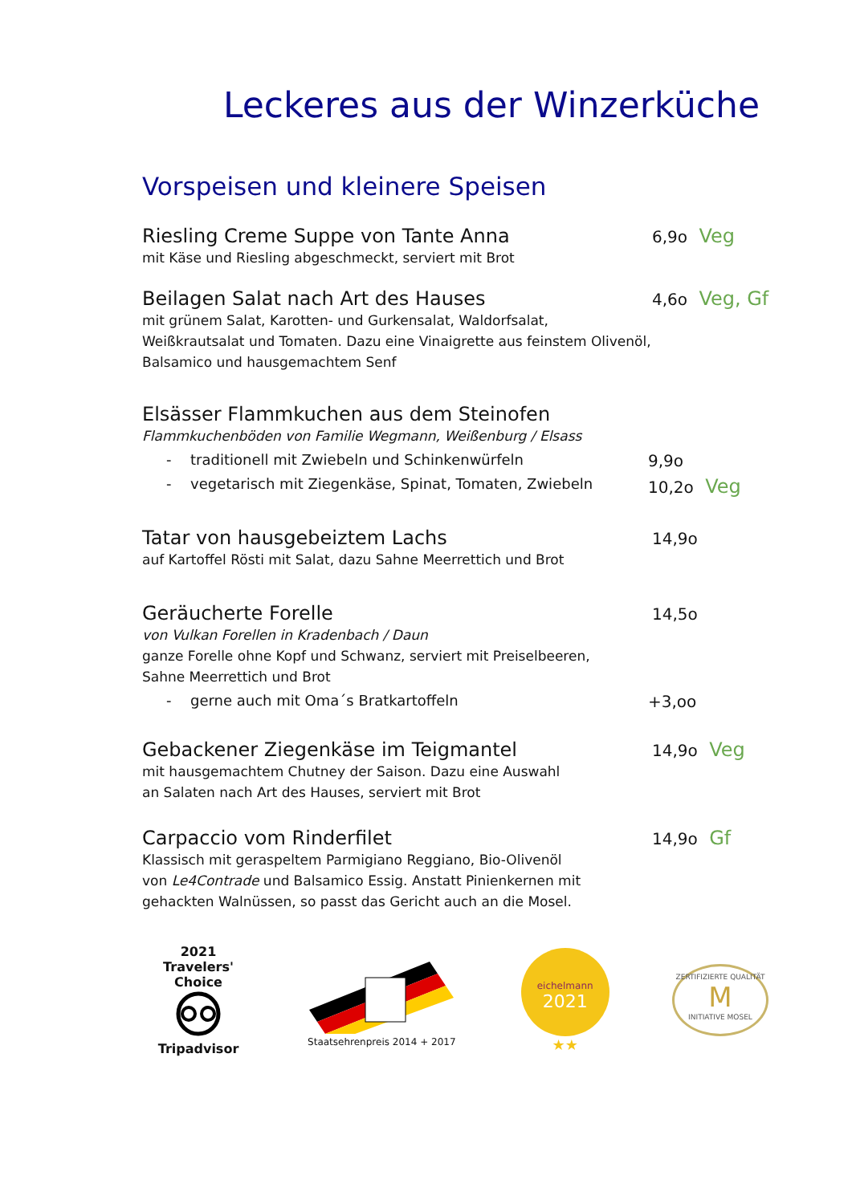Leckeres aus der Winzerküche
Vorspeisen und kleinere Speisen
Riesling Creme Suppe von Tante Anna
6,9o Veg
mit Käse und Riesling abgeschmeckt, serviert mit Brot
Beilagen Salat nach Art des Hauses
4,6o Veg, Gf
mit grünem Salat, Karotten- und Gurkensalat, Waldorfsalat,
Weißkrautsalat und Tomaten. Dazu eine Vinaigrette aus feinstem Olivenöl,
Balsamico und hausgemachtem Senf
Elsässer Flammkuchen aus dem Steinofen
Flammkuchenböden von Familie Wegmann, Weißenburg / Elsass
- traditionell mit Zwiebeln und Schinkenwürfeln 9,9o
- vegetarisch mit Ziegenkäse, Spinat, Tomaten, Zwiebeln 10,2o Veg
Tatar von hausgebeiztem Lachs
14,9o
auf Kartoffel Rösti mit Salat, dazu Sahne Meerrettich und Brot
Geräucherte Forelle
14,5o
von Vulkan Forellen in Kradenbach / Daun
ganze Forelle ohne Kopf und Schwanz, serviert mit Preiselbeeren,
Sahne Meerrettich und Brot
- gerne auch mit Oma´s Bratkartoffeln +3,oo
Gebackener Ziegenkäse im Teigmantel
14,9o Veg
mit hausgemachtem Chutney der Saison. Dazu eine Auswahl
an Salaten nach Art des Hauses, serviert mit Brot
Carpaccio vom Rinderfilet
14,9o Gf
Klassisch mit geraspeltem Parmigiano Reggiano, Bio-Olivenöl
von Le4Contrade und Balsamico Essig. Anstatt Pinienkernen mit
gehackten Walnüssen, so passt das Gericht auch an die Mosel.
2021
Travelers' Choice
Tripadvisor
Staatsehrenpreis 2014 + 2017
eichelmann
2021
★★
ZERTIFIZIERTE QUALITÄT
M
INITIATIVE MOSEL